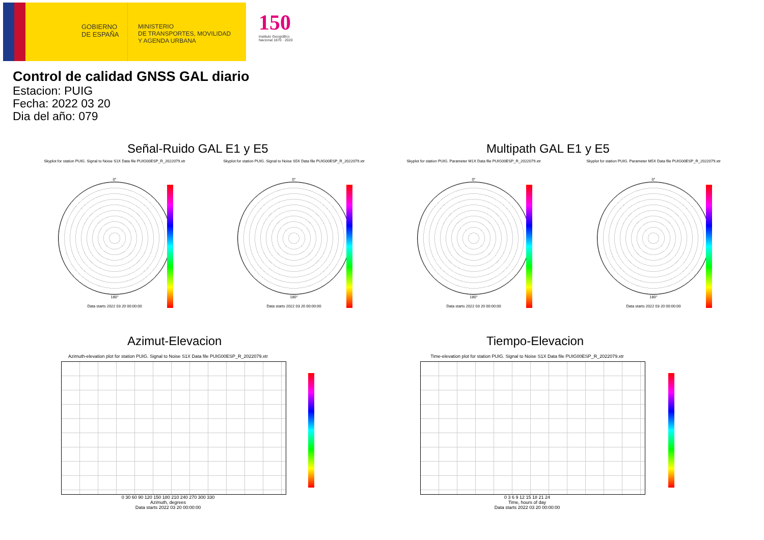GOBIERNO
DE ESPAÑA
MINISTERIO
DE TRANSPORTES, MOVILIDAD
Y AGENDA URBANA
150
Instituto Geográfico Nacional 1870 · 2020
Control de calidad GNSS GAL diario
Estacion: PUIG
Fecha: 2022 03 20
Dia del año: 079
Señal-Ruido GAL E1 y E5 Multipath GAL E1 y E5
Skyplot for station PUIG. Signal to Noise S1X Data file PUIG00ESP_R_2022079.xtr
0°
180°
Data starts 2022 03 20 00:00:00
Skyplot for station PUIG. Signal to Noise S5X Data file PUIG00ESP_R_2022079.xtr
0°
180°
Data starts 2022 03 20 00:00:00
Skyplot for station PUIG. Parameter M1X Data file PUIG00ESP_R_2022079.xtr
0°
180°
Data starts 2022 03 20 00:00:00
Skyplot for station PUIG. Parameter M5X Data file PUIG00ESP_R_2022079.xtr
0°
180°
Data starts 2022 03 20 00:00:00
Azimut-Elevacion Tiempo-Elevacion
Azimuth-elevation plot for station PUIG. Signal to Noise S1X Data file PUIG00ESP_R_2022079.xtr
0 30 60 90 120 150 180 210 240 270 300 330
Azimuth, degrees
Data starts 2022 03 20 00:00:00
Time-elevation plot for station PUIG. Signal to Noise S1X Data file PUIG00ESP_R_2022079.xtr
0 3 6 9 12 15 18 21 24
Time, hours of day
Data starts 2022 03 20 00:00:00